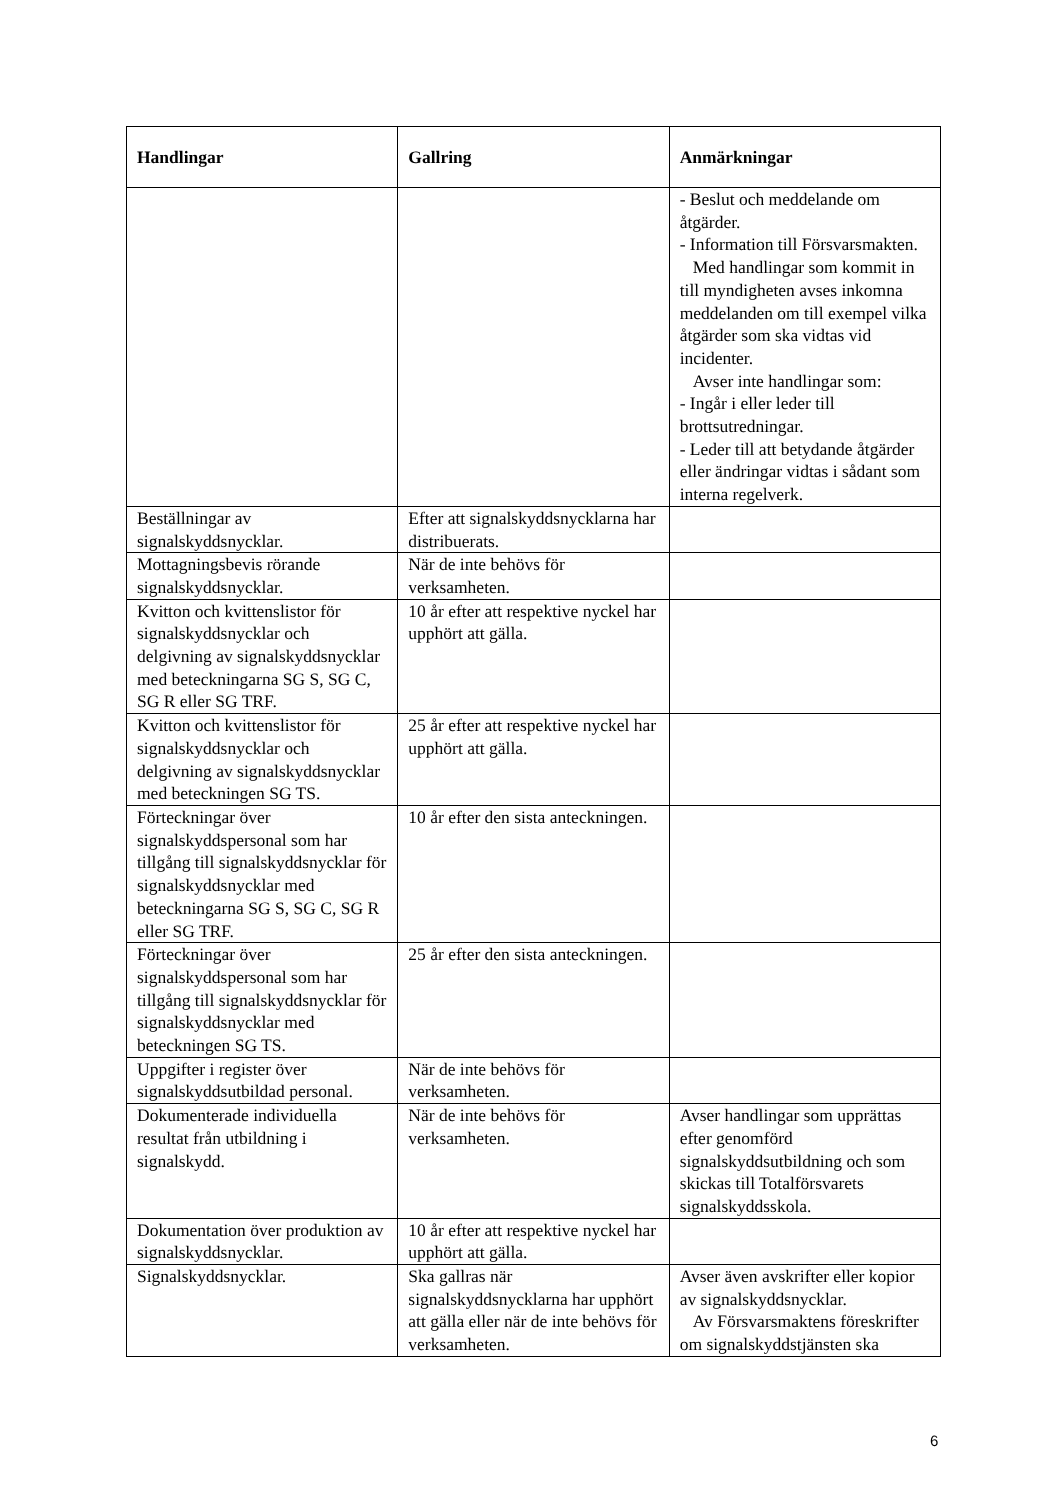| Handlingar | Gallring | Anmärkningar |
| --- | --- | --- |
| | | - Beslut och meddelande om åtgärder. - Information till Försvarsmakten. Med handlingar som kommit in till myndigheten avses inkomna meddelanden om till exempel vilka åtgärder som ska vidtas vid incidenter. Avser inte handlingar som: - Ingår i eller leder till brottsutredningar. - Leder till att betydande åtgärder eller ändringar vidtas i sådant som interna regelverk. |
| Beställningar av signalskyddsnycklar. | Efter att signalskyddsnycklarna har distribuerats. | |
| Mottagningsbevis rörande signalskyddsnycklar. | När de inte behövs för verksamheten. | |
| Kvitton och kvittenslistor för signalskyddsnycklar och delgivning av signalskyddsnycklar med beteckningarna SG S, SG C, SG R eller SG TRF. | 10 år efter att respektive nyckel har upphört att gälla. | |
| Kvitton och kvittenslistor för signalskyddsnycklar och delgivning av signalskyddsnycklar med beteckningen SG TS. | 25 år efter att respektive nyckel har upphört att gälla. | |
| Förteckningar över signalskyddspersonal som har tillgång till signalskyddsnycklar för signalskyddsnycklar med beteckningarna SG S, SG C, SG R eller SG TRF. | 10 år efter den sista anteckningen. | |
| Förteckningar över signalskyddspersonal som har tillgång till signalskyddsnycklar för signalskyddsnycklar med beteckningen SG TS. | 25 år efter den sista anteckningen. | |
| Uppgifter i register över signalskyddsutbildad personal. | När de inte behövs för verksamheten. | |
| Dokumenterade individuella resultat från utbildning i signalskydd. | När de inte behövs för verksamheten. | Avser handlingar som upprättas efter genomförd signalskyddsutbildning och som skickas till Totalförsvarets signalskyddsskola. |
| Dokumentation över produktion av signalskyddsnycklar. | 10 år efter att respektive nyckel har upphört att gälla. | |
| Signalskyddsnycklar. | Ska gallras när signalskyddsnycklarna har upphört att gälla eller när de inte behövs för verksamheten. | Avser även avskrifter eller kopior av signalskyddsnycklar. Av Försvarsmaktens föreskrifter om signalskyddstjänsten ska |
6